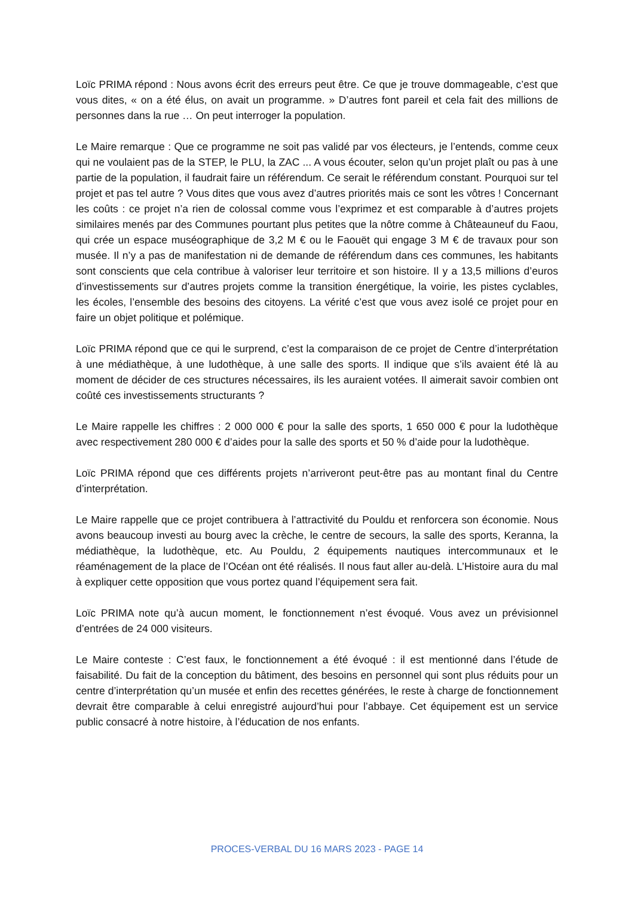Loïc PRIMA répond : Nous avons écrit des erreurs peut être. Ce que je trouve dommageable, c’est que vous dites, « on a été élus, on avait un programme. » D’autres font pareil et cela fait des millions de personnes dans la rue … On peut interroger la population.
Le Maire remarque : Que ce programme ne soit pas validé par vos électeurs, je l’entends, comme ceux qui ne voulaient pas de la STEP, le PLU, la ZAC ... A vous écouter, selon qu’un projet plaît ou pas à une partie de la population, il faudrait faire un référendum. Ce serait le référendum constant. Pourquoi sur tel projet et pas tel autre ? Vous dites que vous avez d’autres priorités mais ce sont les vôtres ! Concernant les coûts : ce projet n’a rien de colossal comme vous l’exprimez et est comparable à d’autres projets similaires menés par des Communes pourtant plus petites que la nôtre comme à Châteauneuf du Faou, qui crée un espace muséographique de 3,2 M € ou le Faouët qui engage 3 M € de travaux pour son musée. Il n’y a pas de manifestation ni de demande de référendum dans ces communes, les habitants sont conscients que cela contribue à valoriser leur territoire et son histoire. Il y a 13,5 millions d’euros d’investissements sur d’autres projets comme la transition énergétique, la voirie, les pistes cyclables, les écoles, l’ensemble des besoins des citoyens. La vérité c’est que vous avez isolé ce projet pour en faire un objet politique et polémique.
Loïc PRIMA répond que ce qui le surprend, c’est la comparaison de ce projet de Centre d’interprétation à une médiathèque, à une ludothèque, à une salle des sports. Il indique que s’ils avaient été là au moment de décider de ces structures nécessaires, ils les auraient votées. Il aimerait savoir combien ont coûté ces investissements structurants ?
Le Maire rappelle les chiffres : 2 000 000 € pour la salle des sports, 1 650 000 € pour la ludothèque avec respectivement 280 000 € d’aides pour la salle des sports et 50 % d’aide pour la ludothèque.
Loïc PRIMA répond que ces différents projets n’arriveront peut-être pas au montant final du Centre d’interprétation.
Le Maire rappelle que ce projet contribuera à l’attractivité du Pouldu et renforcera son économie. Nous avons beaucoup investi au bourg avec la crèche, le centre de secours, la salle des sports, Keranna, la médiathèque, la ludothèque, etc. Au Pouldu, 2 équipements nautiques intercommunaux et le réaménagement de la place de l’Océan ont été réalisés. Il nous faut aller au-delà. L’Histoire aura du mal à expliquer cette opposition que vous portez quand l’équipement sera fait.
Loïc PRIMA note qu’à aucun moment, le fonctionnement n’est évoqué. Vous avez un prévisionnel d’entrées de 24 000 visiteurs.
Le Maire conteste : C’est faux, le fonctionnement a été évoqué : il est mentionné dans l’étude de faisabilité. Du fait de la conception du bâtiment, des besoins en personnel qui sont plus réduits pour un centre d’interprétation qu’un musée et enfin des recettes générées, le reste à charge de fonctionnement devrait être comparable à celui enregistré aujourd’hui pour l’abbaye. Cet équipement est un service public consacré à notre histoire, à l’éducation de nos enfants.
PROCES-VERBAL DU 16 MARS 2023 - PAGE 14